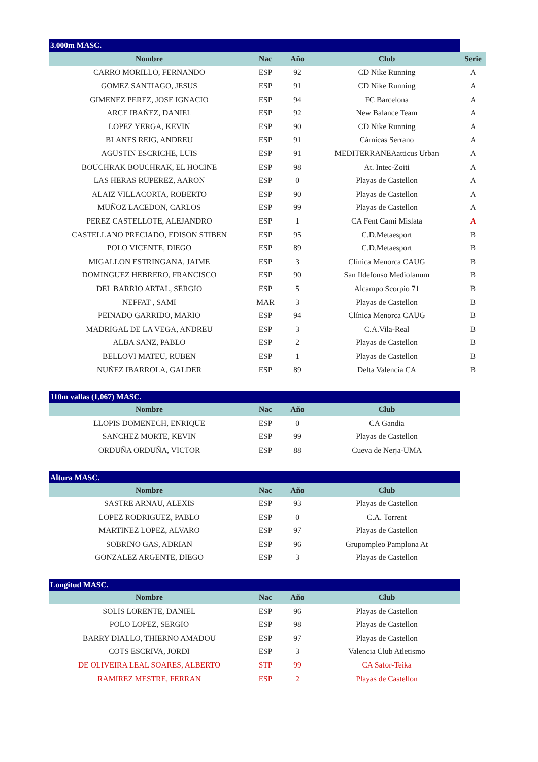| 3.000m MASC. | | | | |
| Nombre | Nac | Año | Club | Serie |
| CARRO MORILLO, FERNANDO | ESP | 92 | CD Nike Running | A |
| GOMEZ SANTIAGO, JESUS | ESP | 91 | CD Nike Running | A |
| GIMENEZ PEREZ, JOSE IGNACIO | ESP | 94 | FC Barcelona | A |
| ARCE IBAÑEZ, DANIEL | ESP | 92 | New Balance Team | A |
| LOPEZ YERGA, KEVIN | ESP | 90 | CD Nike Running | A |
| BLANES REIG, ANDREU | ESP | 91 | Cárnicas Serrano | A |
| AGUSTIN ESCRICHE, LUIS | ESP | 91 | MEDITERRANEAatticus Urban | A |
| BOUCHRAK BOUCHRAK, EL HOCINE | ESP | 98 | At. Intec-Zoiti | A |
| LAS HERAS RUPEREZ, AARON | ESP | 0 | Playas de Castellon | A |
| ALAIZ VILLACORTA, ROBERTO | ESP | 90 | Playas de Castellon | A |
| MUÑOZ LACEDON, CARLOS | ESP | 99 | Playas de Castellon | A |
| PEREZ CASTELLOTE, ALEJANDRO | ESP | 1 | CA Fent Cami Mislata | A |
| CASTELLANO PRECIADO, EDISON STIBEN | ESP | 95 | C.D.Metaesport | B |
| POLO VICENTE, DIEGO | ESP | 89 | C.D.Metaesport | B |
| MIGALLON ESTRINGANA, JAIME | ESP | 3 | Clínica Menorca CAUG | B |
| DOMINGUEZ HEBRERO, FRANCISCO | ESP | 90 | San Ildefonso Mediolanum | B |
| DEL BARRIO ARTAL, SERGIO | ESP | 5 | Alcampo Scorpio 71 | B |
| NEFFAT , SAMI | MAR | 3 | Playas de Castellon | B |
| PEINADO GARRIDO, MARIO | ESP | 94 | Clínica Menorca CAUG | B |
| MADRIGAL DE LA VEGA, ANDREU | ESP | 3 | C.A.Vila-Real | B |
| ALBA SANZ, PABLO | ESP | 2 | Playas de Castellon | B |
| BELLOVI MATEU, RUBEN | ESP | 1 | Playas de Castellon | B |
| NUÑEZ IBARROLA, GALDER | ESP | 89 | Delta Valencia CA | B |
| 110m vallas (1,067) MASC. | | | |
| Nombre | Nac | Año | Club |
| LLOPIS DOMENECH, ENRIQUE | ESP | 0 | CA Gandia |
| SANCHEZ MORTE, KEVIN | ESP | 99 | Playas de Castellon |
| ORDUÑA ORDUÑA, VICTOR | ESP | 88 | Cueva de Nerja-UMA |
| Altura MASC. | | | |
| Nombre | Nac | Año | Club |
| SASTRE ARNAU, ALEXIS | ESP | 93 | Playas de Castellon |
| LOPEZ RODRIGUEZ, PABLO | ESP | 0 | C.A. Torrent |
| MARTINEZ LOPEZ, ALVARO | ESP | 97 | Playas de Castellon |
| SOBRINO GAS, ADRIAN | ESP | 96 | Grupompleo Pamplona At |
| GONZALEZ ARGENTE, DIEGO | ESP | 3 | Playas de Castellon |
| Longitud MASC. | | | |
| Nombre | Nac | Año | Club |
| SOLIS LORENTE, DANIEL | ESP | 96 | Playas de Castellon |
| POLO LOPEZ, SERGIO | ESP | 98 | Playas de Castellon |
| BARRY DIALLO, THIERNO AMADOU | ESP | 97 | Playas de Castellon |
| COTS ESCRIVA, JORDI | ESP | 3 | Valencia Club Atletismo |
| DE OLIVEIRA LEAL SOARES, ALBERTO | STP | 99 | CA Safor-Teika |
| RAMIREZ MESTRE, FERRAN | ESP | 2 | Playas de Castellon |